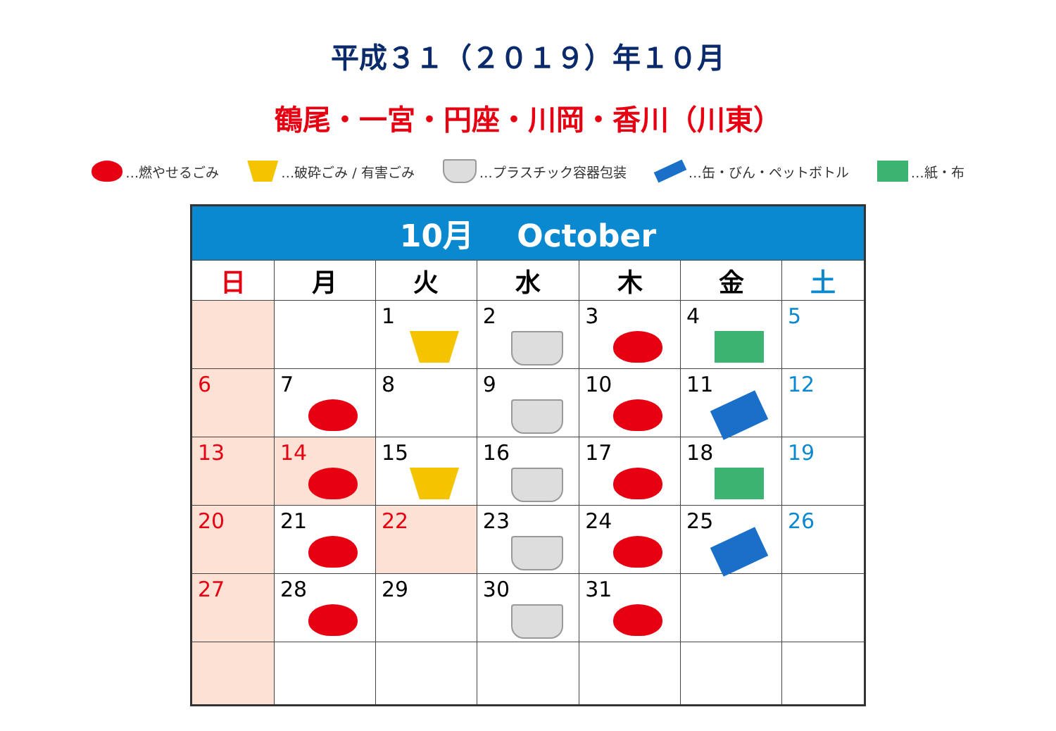平成３１（２０１９）年１０月
鶴尾・一宮・円座・川岡・香川（川東）
…燃やせるごみ …破砕ごみ / 有害ごみ …プラスチック容器包装 …缶・びん・ペットボトル …紙・布
| 10月 October | | | | | | |
| 日 | 月 | 火 | 水 | 木 | 金 | 土 |
| | | 1 | 2 | 3 | 4 | 5 |
| 6 | 7 | 8 | 9 | 10 | 11 | 12 |
| 13 | 14 | 15 | 16 | 17 | 18 | 19 |
| 20 | 21 | 22 | 23 | 24 | 25 | 26 |
| 27 | 28 | 29 | 30 | 31 | | |